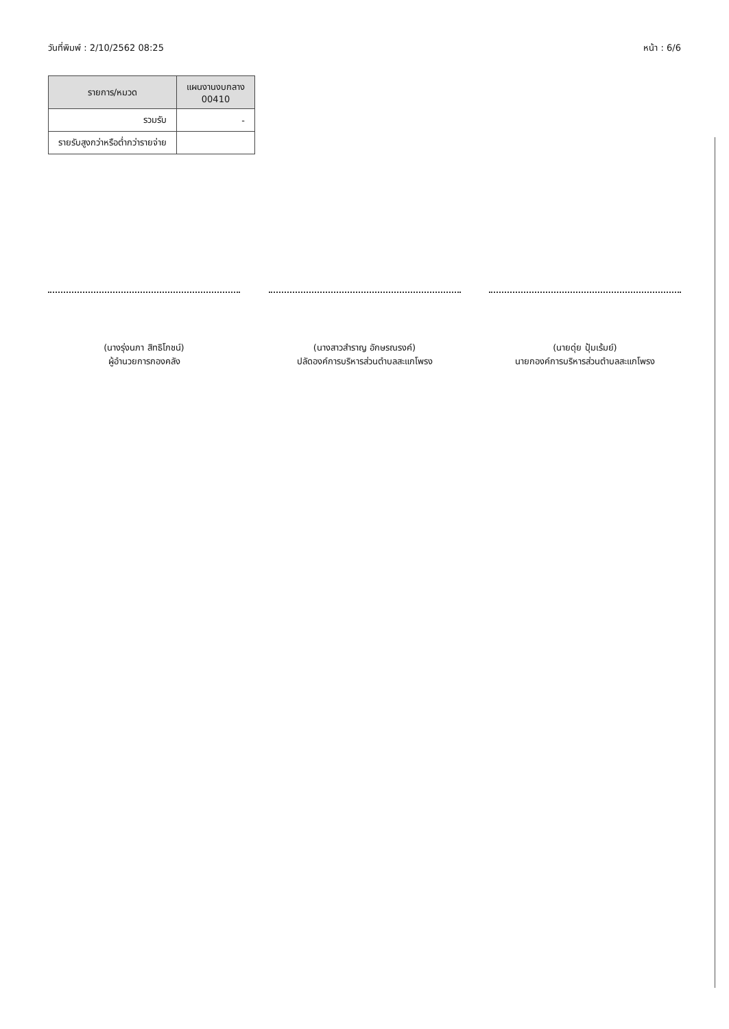วันที่พิมพ์ : 2/10/2562 08:25 หน้า : 6/6
| รายการ/หมวด | แผนงานงบกลาง 00410 |
| --- | --- |
| รวมรับ | - |
| รายรับสูงกว่าหรือต่ำกว่ารายจ่าย | |
(นางรุ่งนภา สิทธิโภชน์)
ผู้อำนวยการกองคลัง
(นางสาวสำราญ อักษรณรงค์)
ปลัดองค์การบริหารส่วนตำบลสะแกโพรง
(นายดุ่ย ปุ้มเร้มย์)
นายกองค์การบริหารส่วนตำบลสะแกโพรง